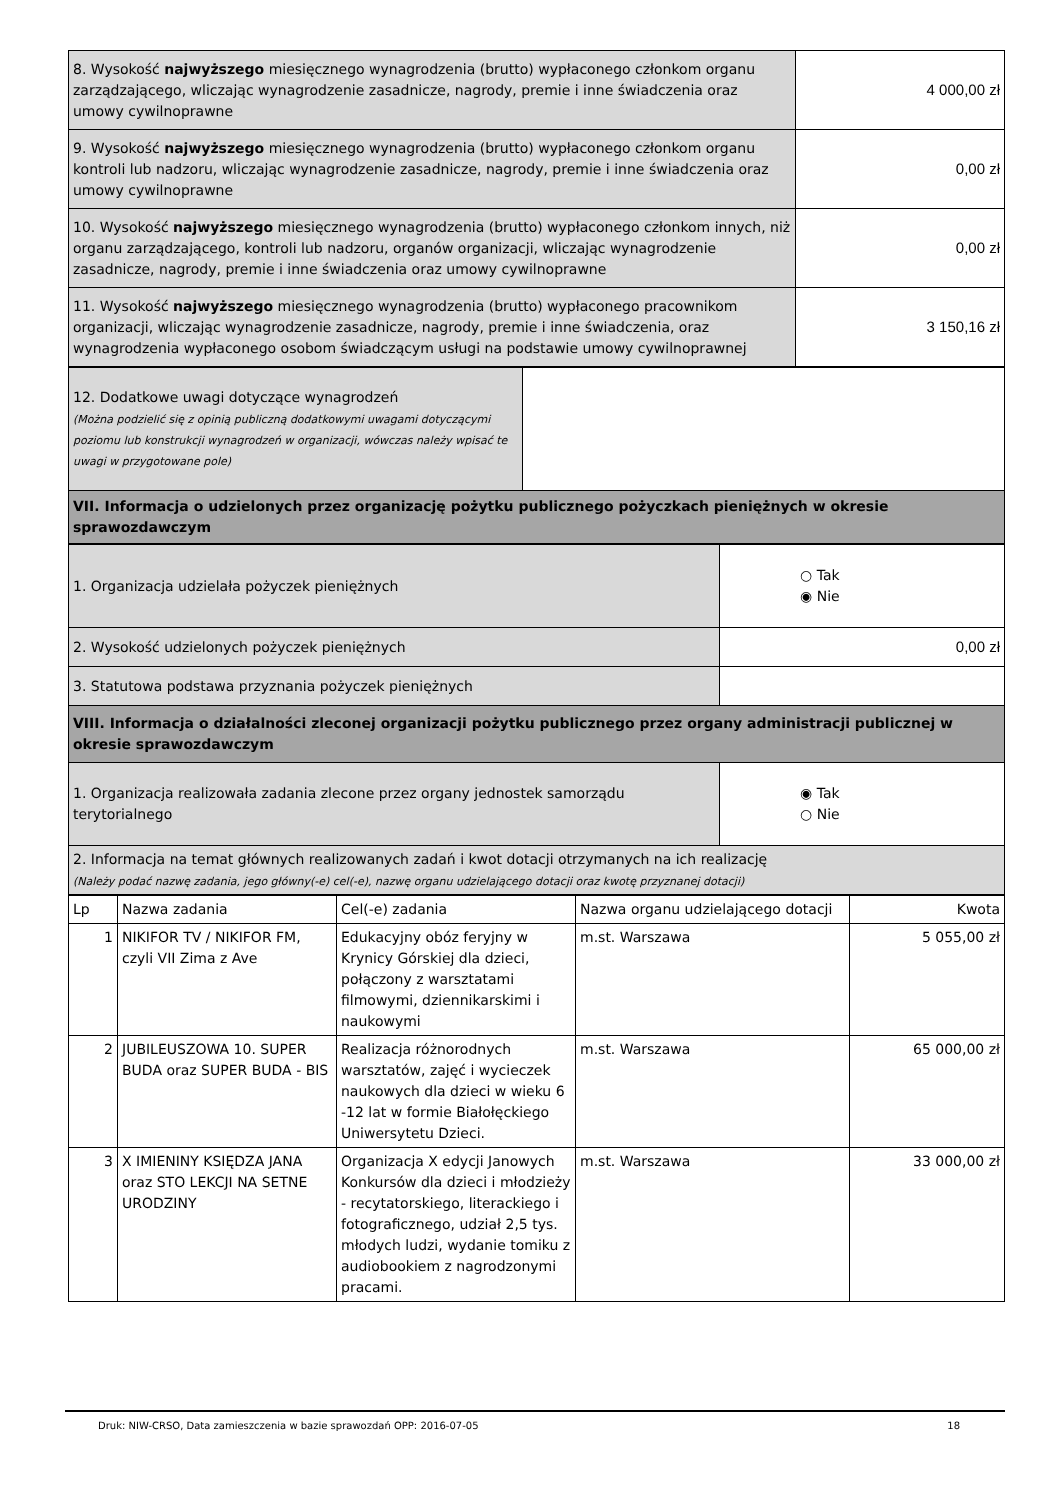| 8. Wysokość najwyższego miesięcznego wynagrodzenia (brutto) wypłaconego członkom organu zarządzającego, wliczając wynagrodzenie zasadnicze, nagrody, premie i inne świadczenia oraz umowy cywilnoprawne | 4 000,00 zł |
| 9. Wysokość najwyższego miesięcznego wynagrodzenia (brutto) wypłaconego członkom organu kontroli lub nadzoru, wliczając wynagrodzenie zasadnicze, nagrody, premie i inne świadczenia oraz umowy cywilnoprawne | 0,00 zł |
| 10. Wysokość najwyższego miesięcznego wynagrodzenia (brutto) wypłaconego członkom innych, niż organu zarządzającego, kontroli lub nadzoru, organów organizacji, wliczając wynagrodzenie zasadnicze, nagrody, premie i inne świadczenia oraz umowy cywilnoprawne | 0,00 zł |
| 11. Wysokość najwyższego miesięcznego wynagrodzenia (brutto) wypłaconego pracownikom organizacji, wliczając wynagrodzenie zasadnicze, nagrody, premie i inne świadczenia, oraz wynagrodzenia wypłaconego osobom świadczącym usługi na podstawie umowy cywilnoprawnej | 3 150,16 zł |
| 12. Dodatkowe uwagi dotyczące wynagrodzeń (Można podzielić się z opinią publiczną dodatkowymi uwagami dotyczącymi poziomu lub konstrukcji wynagrodzeń w organizacji, wówczas należy wpisać te uwagi w przygotowane pole) | |
| VII. Informacja o udzielonych przez organizację pożytku publicznego pożyczkach pieniężnych w okresie sprawozdawczym | |
| 1. Organizacja udzielała pożyczek pieniężnych | ○ Tak ◉ Nie |
| 2. Wysokość udzielonych pożyczek pieniężnych | 0,00 zł |
| 3. Statutowa podstawa przyznania pożyczek pieniężnych | |
| VIII. Informacja o działalności zleconej organizacji pożytku publicznego przez organy administracji publicznej w okresie sprawozdawczym | |
| 1. Organizacja realizowała zadania zlecone przez organy jednostek samorządu terytorialnego | ◉ Tak ○ Nie |
| 2. Informacja na temat głównych realizowanych zadań i kwot dotacji otrzymanych na ich realizację (Należy podać nazwę zadania, jego główny(-e) cel(-e), nazwę organu udzielającego dotacji oraz kwotę przyznanej dotacji) | |
| Lp | Nazwa zadania | Cel(-e) zadania | Nazwa organu udzielającego dotacji | Kwota |
| --- | --- | --- | --- | --- |
| 1 | NIKIFOR TV / NIKIFOR FM, czyli VII Zima z Ave | Edukacyjny obóz feryjny w Krynicy Górskiej dla dzieci, połączony z warsztatami filmowymi, dziennikarskimi i naukowymi | m.st. Warszawa | 5 055,00 zł |
| 2 | JUBILEUSZOWA 10. SUPER BUDA oraz SUPER BUDA - BIS | Realizacja różnorodnych warsztatów, zajęć i wycieczek naukowych dla dzieci w wieku 6 -12 lat w formie Białołęckiego Uniwersytetu Dzieci. | m.st. Warszawa | 65 000,00 zł |
| 3 | X IMIENINY KSIĘDZA JANA oraz STO LEKCJI NA SETNE URODZINY | Organizacja X edycji Janowych Konkursów dla dzieci i młodzieży - recytatorskiego, literackiego i fotograficznego, udział 2,5 tys. młodych ludzi, wydanie tomiku z audiobookiem z nagrodzonymi pracami. | m.st. Warszawa | 33 000,00 zł |
Druk: NIW-CRSO, Data zamieszczenia w bazie sprawozdań OPP: 2016-07-05 18